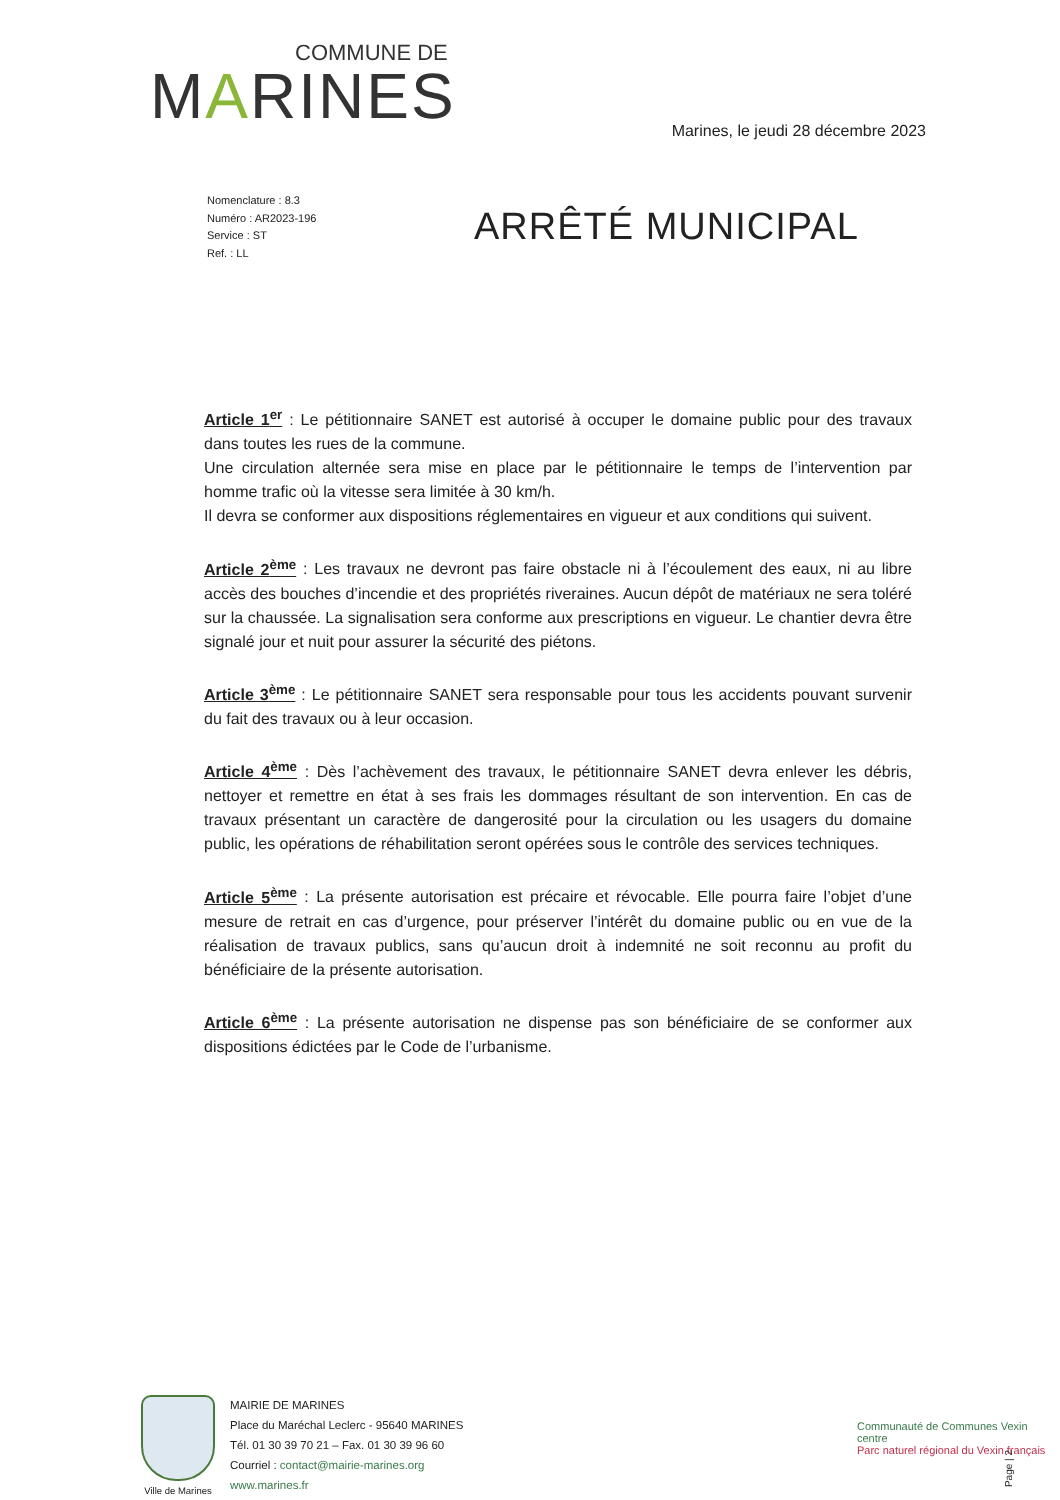COMMUNE DE
MARINES
Marines, le jeudi 28 décembre 2023
Nomenclature : 8.3
Numéro : AR2023-196
Service : ST
Ref. : LL
ARRÊTÉ MUNICIPAL
Article 1<sup>er</sup> : Le pétitionnaire SANET est autorisé à occuper le domaine public pour des travaux dans toutes les rues de la commune.
Une circulation alternée sera mise en place par le pétitionnaire le temps de l’intervention par homme trafic où la vitesse sera limitée à 30 km/h.
Il devra se conformer aux dispositions réglementaires en vigueur et aux conditions qui suivent.
Article 2<sup>ème</sup> : Les travaux ne devront pas faire obstacle ni à l’écoulement des eaux, ni au libre accès des bouches d’incendie et des propriétés riveraines. Aucun dépôt de matériaux ne sera toléré sur la chaussée. La signalisation sera conforme aux prescriptions en vigueur. Le chantier devra être signalé jour et nuit pour assurer la sécurité des piétons.
Article 3<sup>ème</sup> : Le pétitionnaire SANET sera responsable pour tous les accidents pouvant survenir du fait des travaux ou à leur occasion.
Article 4<sup>ème</sup> : Dès l’achèvement des travaux, le pétitionnaire SANET devra enlever les débris, nettoyer et remettre en état à ses frais les dommages résultant de son intervention. En cas de travaux présentant un caractère de dangerosité pour la circulation ou les usagers du domaine public, les opérations de réhabilitation seront opérées sous le contrôle des services techniques.
Article 5<sup>ème</sup> : La présente autorisation est précaire et révocable. Elle pourra faire l’objet d’une mesure de retrait en cas d’urgence, pour préserver l’intérêt du domaine public ou en vue de la réalisation de travaux publics, sans qu’aucun droit à indemnité ne soit reconnu au profit du bénéficiaire de la présente autorisation.
Article 6<sup>ème</sup> : La présente autorisation ne dispense pas son bénéficiaire de se conformer aux dispositions édictées par le Code de l’urbanisme.
Ville de Marines
MAIRIE DE MARINES
Place du Maréchal Leclerc - 95640 MARINES
Tél. 01 30 39 70 21 – Fax. 01 30 39 96 60
Courriel : contact@mairie-marines.org
www.marines.fr
Communauté de Communes Vexin centre
Parc naturel régional du Vexin français
Page | 2